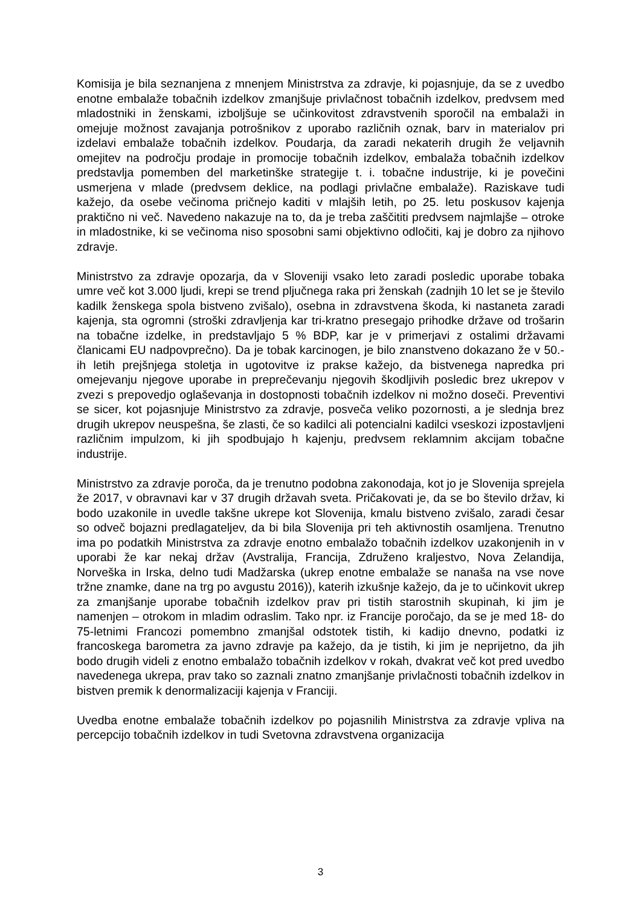Komisija je bila seznanjena z mnenjem Ministrstva za zdravje, ki pojasnjuje, da se z uvedbo enotne embalaže tobačnih izdelkov zmanjšuje privlačnost tobačnih izdelkov, predvsem med mladostniki in ženskami, izboljšuje se učinkovitost zdravstvenih sporočil na embalaži in omejuje možnost zavajanja potrošnikov z uporabo različnih oznak, barv in materialov pri izdelavi embalaže tobačnih izdelkov. Poudarja, da zaradi nekaterih drugih že veljavnih omejitev na področju prodaje in promocije tobačnih izdelkov, embalaža tobačnih izdelkov predstavlja pomemben del marketinške strategije t. i. tobačne industrije, ki je povečini usmerjena v mlade (predvsem deklice, na podlagi privlačne embalaže). Raziskave tudi kažejo, da osebe večinoma pričnejo kaditi v mlajših letih, po 25. letu poskusov kajenja praktično ni več. Navedeno nakazuje na to, da je treba zaščititi predvsem najmlajše – otroke in mladostnike, ki se večinoma niso sposobni sami objektivno odločiti, kaj je dobro za njihovo zdravje.
Ministrstvo za zdravje opozarja, da v Sloveniji vsako leto zaradi posledic uporabe tobaka umre več kot 3.000 ljudi, krepi se trend pljučnega raka pri ženskah (zadnjih 10 let se je število kadilk ženskega spola bistveno zvišalo), osebna in zdravstvena škoda, ki nastaneta zaradi kajenja, sta ogromni (stroški zdravljenja kar tri-kratno presegajo prihodke države od trošarin na tobačne izdelke, in predstavljajo 5 % BDP, kar je v primerjavi z ostalimi državami članicami EU nadpovprečno). Da je tobak karcinogen, je bilo znanstveno dokazano že v 50.-ih letih prejšnjega stoletja in ugotovitve iz prakse kažejo, da bistvenega napredka pri omejevanju njegove uporabe in preprečevanju njegovih škodljivih posledic brez ukrepov v zvezi s prepovedjo oglaševanja in dostopnosti tobačnih izdelkov ni možno doseči. Preventivi se sicer, kot pojasnjuje Ministrstvo za zdravje, posveča veliko pozornosti, a je slednja brez drugih ukrepov neuspešna, še zlasti, če so kadilci ali potencialni kadilci vseskozi izpostavljeni različnim impulzom, ki jih spodbujajo h kajenju, predvsem reklamnim akcijam tobačne industrije.
Ministrstvo za zdravje poroča, da je trenutno podobna zakonodaja, kot jo je Slovenija sprejela že 2017, v obravnavi kar v 37 drugih državah sveta. Pričakovati je, da se bo število držav, ki bodo uzakonile in uvedle takšne ukrepe kot Slovenija, kmalu bistveno zvišalo, zaradi česar so odveč bojazni predlagateljev, da bi bila Slovenija pri teh aktivnostih osamljena. Trenutno ima po podatkih Ministrstva za zdravje enotno embalažo tobačnih izdelkov uzakonjenih in v uporabi že kar nekaj držav (Avstralija, Francija, Združeno kraljestvo, Nova Zelandija, Norveška in Irska, delno tudi Madžarska (ukrep enotne embalaže se nanaša na vse nove tržne znamke, dane na trg po avgustu 2016)), katerih izkušnje kažejo, da je to učinkovit ukrep za zmanjšanje uporabe tobačnih izdelkov prav pri tistih starostnih skupinah, ki jim je namenjen – otrokom in mladim odraslim. Tako npr. iz Francije poročajo, da se je med 18- do 75-letnimi Francozi pomembno zmanjšal odstotek tistih, ki kadijo dnevno, podatki iz francoskega barometra za javno zdravje pa kažejo, da je tistih, ki jim je neprijetno, da jih bodo drugih videli z enotno embalažo tobačnih izdelkov v rokah, dvakrat več kot pred uvedbo navedenega ukrepa, prav tako so zaznali znatno zmanjšanje privlačnosti tobačnih izdelkov in bistven premik k denormalizaciji kajenja v Franciji.
Uvedba enotne embalaže tobačnih izdelkov po pojasnilih Ministrstva za zdravje vpliva na percepcijo tobačnih izdelkov in tudi Svetovna zdravstvena organizacija
3